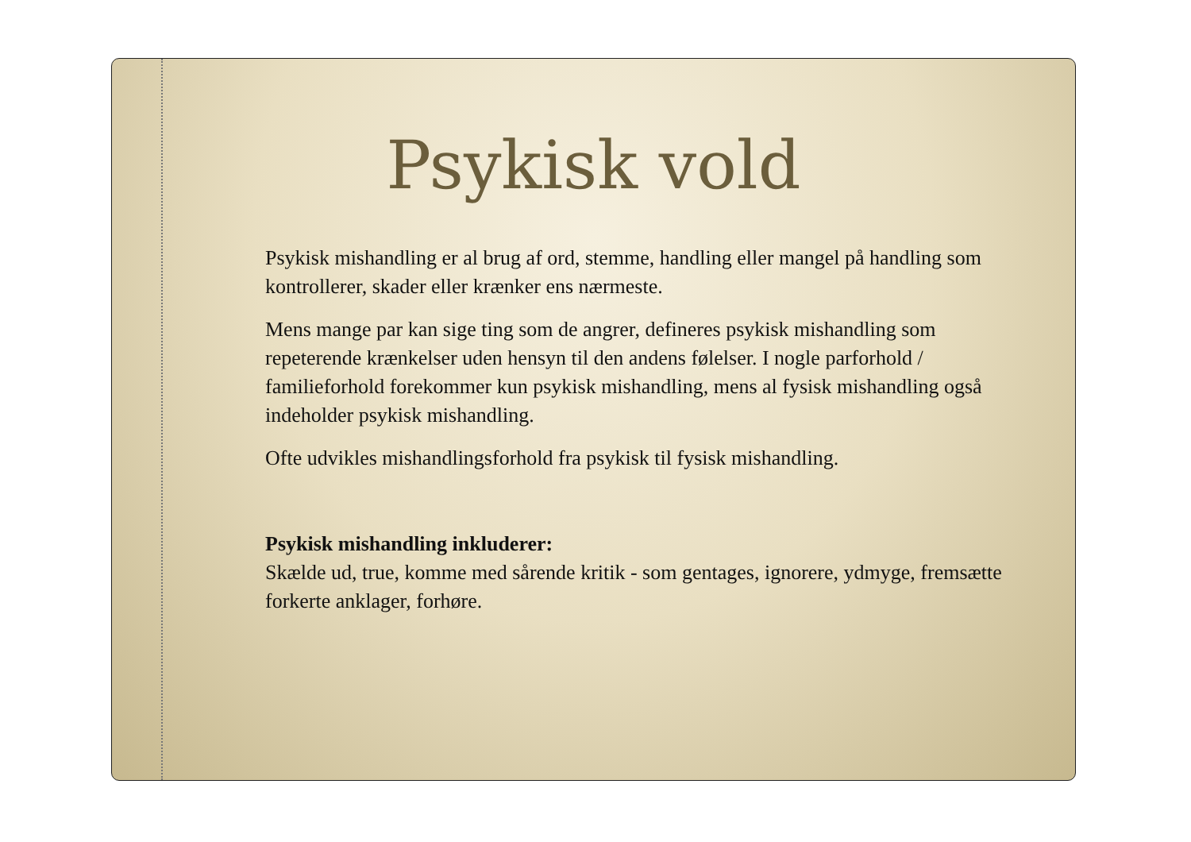Psykisk vold
Psykisk mishandling er al brug af ord, stemme, handling eller mangel på handling som kontrollerer, skader eller krænker ens nærmeste.
Mens mange par kan sige ting som de angrer, defineres psykisk mishandling som repeterende krænkelser uden hensyn til den andens følelser. I nogle parforhold / familieforhold forekommer kun psykisk mishandling, mens al fysisk mishandling også indeholder psykisk mishandling.
Ofte udvikles mishandlingsforhold fra psykisk til fysisk mishandling.
Psykisk mishandling inkluderer:
Skælde ud, true, komme med sårende kritik - som gentages, ignorere, ydmyge, fremsætte forkerte anklager, forhøre.